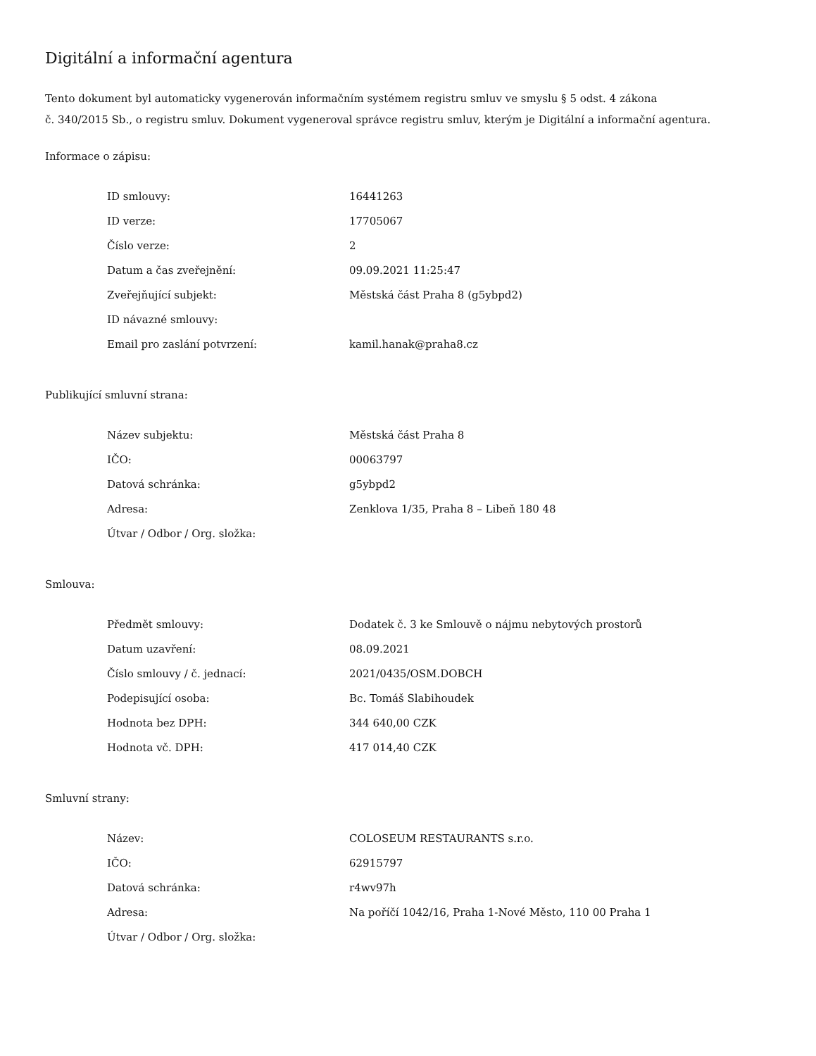Digitální a informační agentura
Tento dokument byl automaticky vygenerován informačním systémem registru smluv ve smyslu § 5 odst. 4 zákona
č. 340/2015 Sb., o registru smluv. Dokument vygeneroval správce registru smluv, kterým je Digitální a informační agentura.
Informace o zápisu:
| ID smlouvy: | 16441263 |
| ID verze: | 17705067 |
| Číslo verze: | 2 |
| Datum a čas zveřejnění: | 09.09.2021 11:25:47 |
| Zveřejňující subjekt: | Městská část Praha 8 (g5ybpd2) |
| ID návazné smlouvy: | |
| Email pro zaslání potvrzení: | kamil.hanak@praha8.cz |
Publikující smluvní strana:
| Název subjektu: | Městská část Praha 8 |
| IČO: | 00063797 |
| Datová schránka: | g5ybpd2 |
| Adresa: | Zenklova 1/35, Praha 8 – Libeň 180 48 |
| Útvar / Odbor / Org. složka: | |
Smlouva:
| Předmět smlouvy: | Dodatek č. 3 ke Smlouvě o nájmu nebytových prostorů |
| Datum uzavření: | 08.09.2021 |
| Číslo smlouvy / č. jednací: | 2021/0435/OSM.DOBCH |
| Podepisující osoba: | Bc. Tomáš Slabihoudek |
| Hodnota bez DPH: | 344 640,00 CZK |
| Hodnota vč. DPH: | 417 014,40 CZK |
Smluvní strany:
| Název: | COLOSEUM RESTAURANTS s.r.o. |
| IČO: | 62915797 |
| Datová schránka: | r4wv97h |
| Adresa: | Na poříčí 1042/16, Praha 1-Nové Město, 110 00 Praha 1 |
| Útvar / Odbor / Org. složka: | |